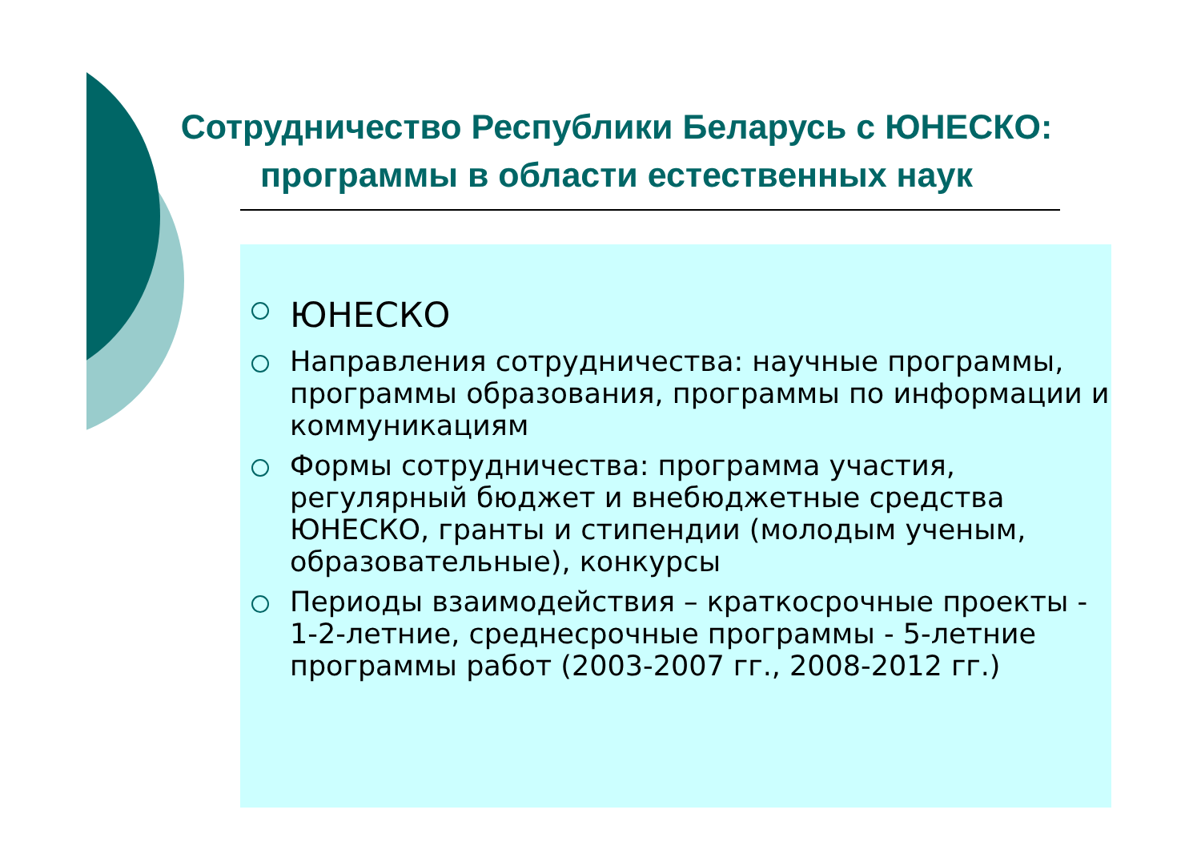Сотрудничество Республики Беларусь с ЮНЕСКО: программы в области естественных наук
ЮНЕСКО
Направления сотрудничества: научные программы, программы образования, программы по информации и коммуникациям
Формы сотрудничества: программа участия, регулярный бюджет и внебюджетные средства ЮНЕСКО, гранты и стипендии (молодым ученым, образовательные), конкурсы
Периоды взаимодействия – краткосрочные проекты - 1-2-летние, среднесрочные программы - 5-летние программы работ (2003-2007 гг., 2008-2012 гг.)